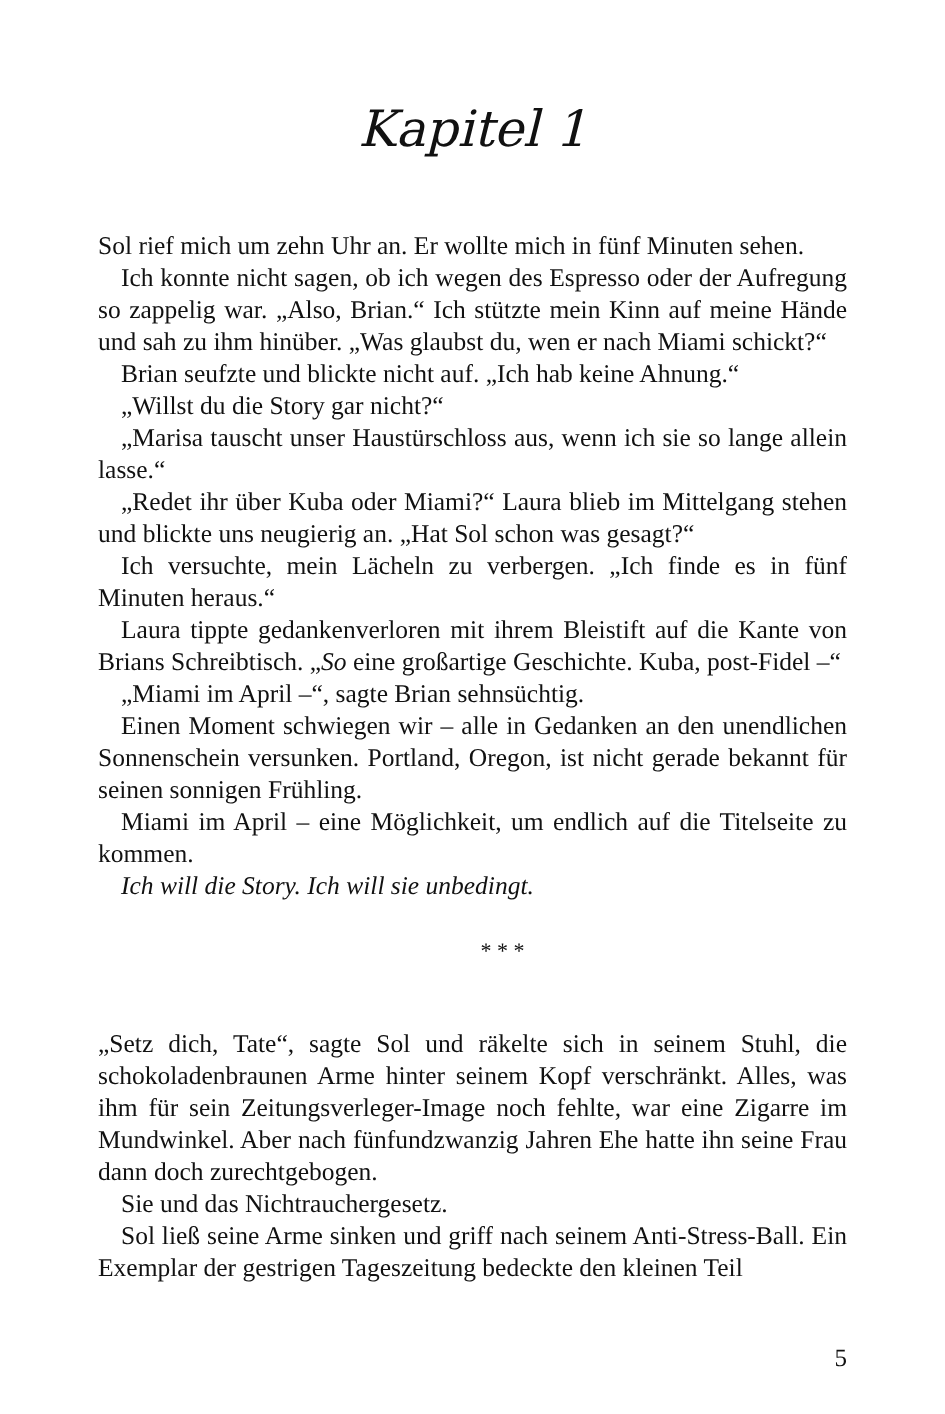Kapitel 1
Sol rief mich um zehn Uhr an. Er wollte mich in fünf Minuten sehen.
Ich konnte nicht sagen, ob ich wegen des Espresso oder der Aufregung so zappelig war. „Also, Brian.“ Ich stützte mein Kinn auf meine Hände und sah zu ihm hinüber. „Was glaubst du, wen er nach Miami schickt?“
Brian seufzte und blickte nicht auf. „Ich hab keine Ahnung.“
„Willst du die Story gar nicht?“
„Marisa tauscht unser Haustürschloss aus, wenn ich sie so lange allein lasse.“
„Redet ihr über Kuba oder Miami?“ Laura blieb im Mittelgang stehen und blickte uns neugierig an. „Hat Sol schon was gesagt?“
Ich versuchte, mein Lächeln zu verbergen. „Ich finde es in fünf Minuten heraus.“
Laura tippte gedankenverloren mit ihrem Bleistift auf die Kante von Brians Schreibtisch. „So eine großartige Geschichte. Kuba, post-Fidel –“
„Miami im April –“, sagte Brian sehnsüchtig.
Einen Moment schwiegen wir – alle in Gedanken an den unendlichen Sonnenschein versunken. Portland, Oregon, ist nicht gerade bekannt für seinen sonnigen Frühling.
Miami im April – eine Möglichkeit, um endlich auf die Titelseite zu kommen.
Ich will die Story. Ich will sie unbedingt.
* * *
„Setz dich, Tate“, sagte Sol und räkelte sich in seinem Stuhl, die schokoladenbraunen Arme hinter seinem Kopf verschränkt. Alles, was ihm für sein Zeitungsverleger-Image noch fehlte, war eine Zigarre im Mundwinkel. Aber nach fünfundzwanzig Jahren Ehe hatte ihn seine Frau dann doch zurechtgebogen.
Sie und das Nichtrauchergesetz.
Sol ließ seine Arme sinken und griff nach seinem Anti-Stress-Ball. Ein Exemplar der gestrigen Tageszeitung bedeckte den kleinen Teil
5